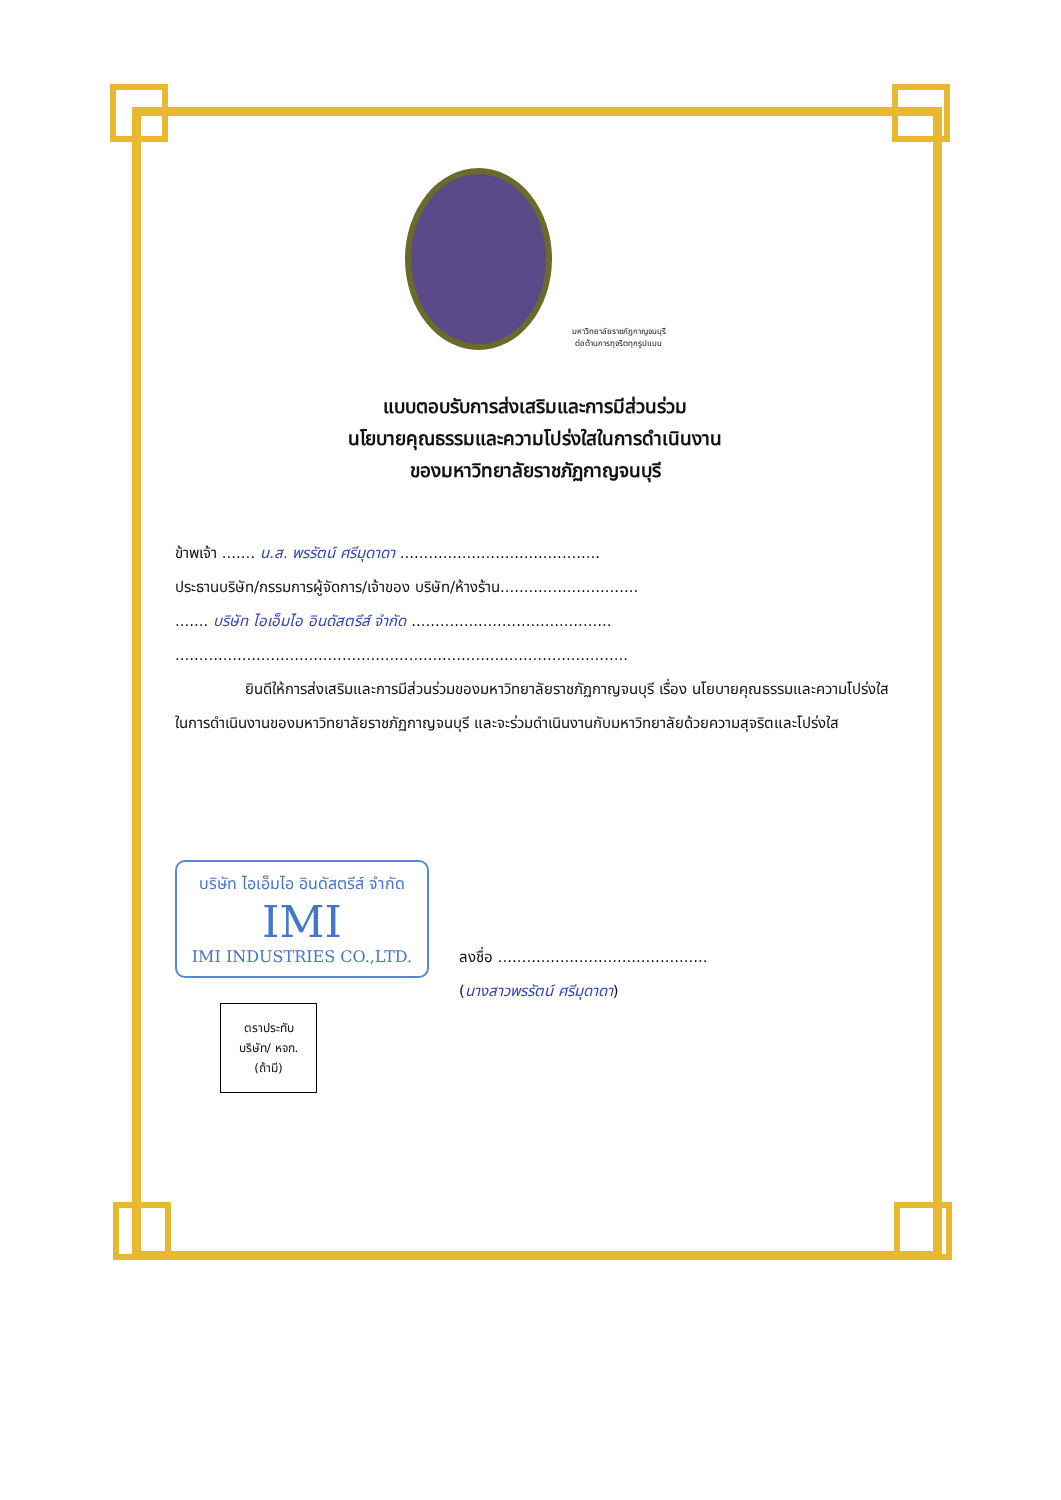มหาวิทยาลัยราชภัฏกาญจนบุรี
ต่อต้านการทุจริตทุกรูปแบบ
แบบตอบรับการส่งเสริมและการมีส่วนร่วม
นโยบายคุณธรรมและความโปร่งใสในการดำเนินงาน
ของมหาวิทยาลัยราชภัฏกาญจนบุรี
ข้าพเจ้า ....... น.ส. พรรัตน์ ศรีมุดาดา ..........................................
ประธานบริษัท/กรรมการผู้จัดการ/เจ้าของ บริษัท/ห้างร้าน.............................
....... บริษัท ไอเอ็มไอ อินดัสตรีส์ จำกัด ..........................................
...............................................................................................
ยินดีให้การส่งเสริมและการมีส่วนร่วมของมหาวิทยาลัยราชภัฏกาญจนบุรี เรื่อง นโยบายคุณธรรมและความโปร่งใสในการดำเนินงานของมหาวิทยาลัยราชภัฏกาญจนบุรี และจะร่วมดำเนินงานกับมหาวิทยาลัยด้วยความสุจริตและโปร่งใส
บริษัท ไอเอ็มไอ อินดัสตรีส์ จำกัด
IMI
IMI INDUSTRIES CO.,LTD.
ตราประทับ
บริษัท/ หจก.
(ถ้ามี)
ลงชื่อ ............................................
(นางสาวพรรัตน์ ศรีมุดาดา)